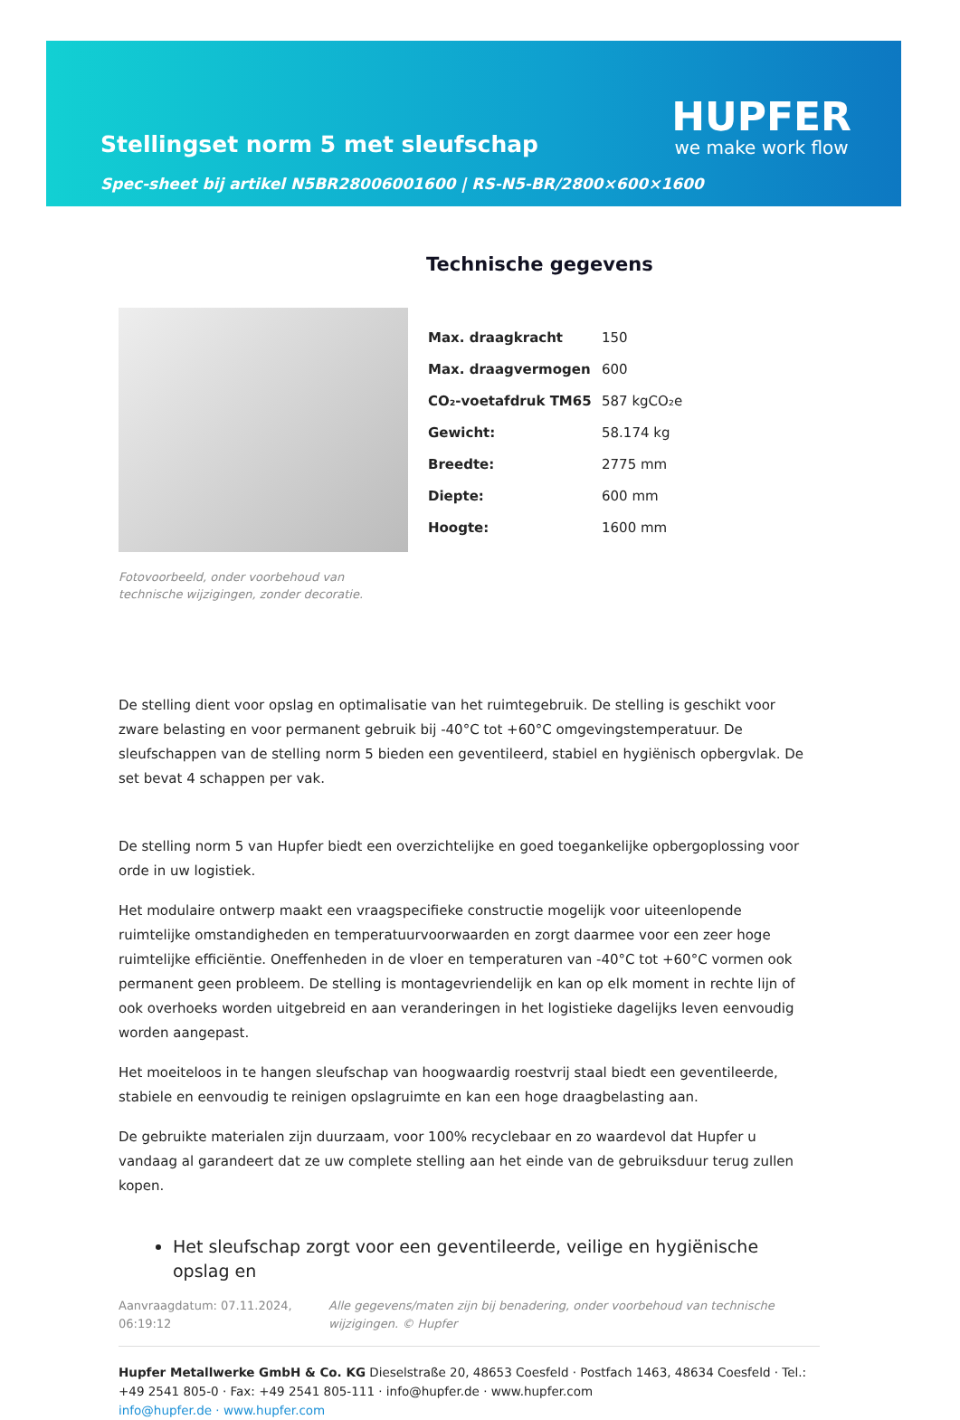Stellingset norm 5 met sleufschap
Spec-sheet bij artikel N5BR28006001600 | RS-N5-BR/2800×600×1600
HUPFER
we make work flow
Fotovoorbeeld, onder voorbehoud van technische wijzigingen, zonder decoratie.
Technische gegevens
| Max. draagkracht | 150 |
| Max. draagvermogen | 600 |
| CO₂-voetafdruk TM65 | 587 kgCO₂e |
| Gewicht: | 58.174 kg |
| Breedte: | 2775 mm |
| Diepte: | 600 mm |
| Hoogte: | 1600 mm |
De stelling dient voor opslag en optimalisatie van het ruimtegebruik. De stelling is geschikt voor zware belasting en voor permanent gebruik bij -40°C tot +60°C omgevingstemperatuur. De sleufschappen van de stelling norm 5 bieden een geventileerd, stabiel en hygiënisch opbergvlak. De set bevat 4 schappen per vak.
De stelling norm 5 van Hupfer biedt een overzichtelijke en goed toegankelijke opbergoplossing voor orde in uw logistiek.
Het modulaire ontwerp maakt een vraagspecifieke constructie mogelijk voor uiteenlopende ruimtelijke omstandigheden en temperatuurvoorwaarden en zorgt daarmee voor een zeer hoge ruimtelijke efficiëntie. Oneffenheden in de vloer en temperaturen van -40°C tot +60°C vormen ook permanent geen probleem. De stelling is montagevriendelijk en kan op elk moment in rechte lijn of ook overhoeks worden uitgebreid en aan veranderingen in het logistieke dagelijks leven eenvoudig worden aangepast.
Het moeiteloos in te hangen sleufschap van hoogwaardig roestvrij staal biedt een geventileerde, stabiele en eenvoudig te reinigen opslagruimte en kan een hoge draagbelasting aan.
De gebruikte materialen zijn duurzaam, voor 100% recyclebaar en zo waardevol dat Hupfer u vandaag al garandeert dat ze uw complete stelling aan het einde van de gebruiksduur terug zullen kopen.
Het sleufschap zorgt voor een geventileerde, veilige en hygiënische opslag en
Aanvraagdatum: 07.11.2024, 06:19:12
Alle gegevens/maten zijn bij benadering, onder voorbehoud van technische wijzigingen. © Hupfer
Hupfer Metallwerke GmbH & Co. KG Dieselstraße 20, 48653 Coesfeld · Postfach 1463, 48634 Coesfeld · Tel.: +49 2541 805-0 · Fax: +49 2541 805-111 · info@hupfer.de · www.hupfer.com
info@hupfer.de · www.hupfer.com